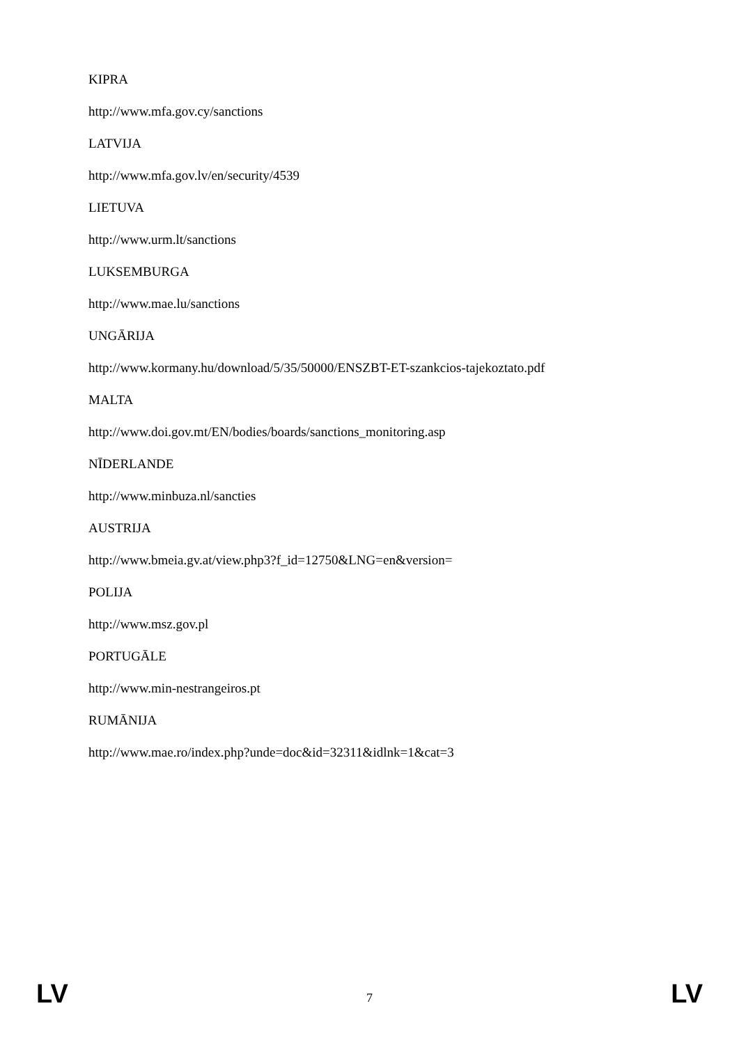KIPRA
http://www.mfa.gov.cy/sanctions
LATVIJA
http://www.mfa.gov.lv/en/security/4539
LIETUVA
http://www.urm.lt/sanctions
LUKSEMBURGA
http://www.mae.lu/sanctions
UNGĀRIJA
http://www.kormany.hu/download/5/35/50000/ENSZBT-ET-szankcios-tajekoztato.pdf
MALTA
http://www.doi.gov.mt/EN/bodies/boards/sanctions_monitoring.asp
NĪDERLANDE
http://www.minbuza.nl/sancties
AUSTRIJA
http://www.bmeia.gv.at/view.php3?f_id=12750&LNG=en&version=
POLIJA
http://www.msz.gov.pl
PORTUGĀLE
http://www.min-nestrangeiros.pt
RUMĀNIJA
http://www.mae.ro/index.php?unde=doc&id=32311&idlnk=1&cat=3
LV 7 LV